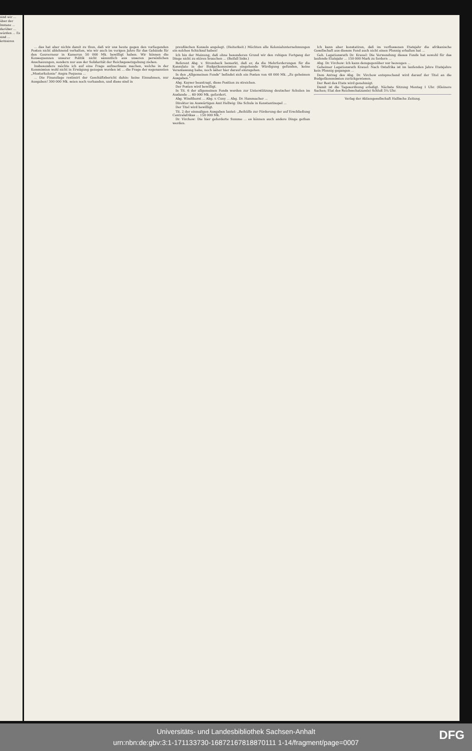sind wir ... über der Instanz ... darüber ... würden ... Es sind ... kritisiren
... das hat aber nichts damit zu thun, daß wir uns heute gegen den vorliegenden Posten nicht ablehnend verhalten, wie wir auch im vorigen Jahre für das Gebäude für den Gouverneur in Kamerun 50 000 Mk. bewilligt haben. Wir können die Konsequenzen unserer Politik nicht sämmtlich aus unseren persönlichen Anschauungen, sondern nur aus der Solidarität der Reichsgesetzgebung ziehen.
Insbesondere möchte ich auf eine Frage aufmerksam machen, welche in der Kommission wohl nicht in Erwägung gezogen worden ist ... die Frage der sogenannten „Musterkolonie“ Angra Pequena ...
... Die Finanzlage resümirt der Geschäftsbericht dahin: keine Einnahmen, nur Ausgaben! 300 000 Mk. seien noch vorhanden, und diese sind in
preußischen Konsols angelegt. (Heiterkeit.) Möchten alle Kolonialunternehmungen ein solches Schicksal haben!
Ich bin der Meinung, daß ohne besonderen Grund wir den ruhigen Fortgang der Dinge nicht zu stören brauchen ... (Beifall links.)
Referent Abg. v. Strombeck bemerkt, daß er, da die Mehrforderungen für die Konsulate in der Budgetkommission eingehende Würdigung gefunden, keine Veranlassung habe, noch näher hier darauf einzugehen.
In den „Allgemeinen Fonds“ befindet sich ein Posten von 48 000 Mk. „Zu geheimen Ausgaben.“
Abg. Kayser beantragt, diese Position zu streichen.
Der Posten wird bewilligt.
In Tit. 6 der allgemeinen Fonds werden zur Unterstützung deutscher Schulen im Auslande ... 60 000 Mk. gefordert.
Abg. Windthorst ... Abg. v. Cuny ... Abg. Dr. Hammacher ...
Direktor im Auswärtigen Amt Hellwig: Die Schule in Konstantinopel ...
Der Titel wird bewilligt.
Tit. 2 der einmaligen Ausgaben lautet: „Beihülfe zur Förderung der auf Erschließung Centralafrikas ... 150 000 Mk.“
Dr. Virchow: Die hier geforderte Summe ... es können auch andere Dinge gethan werden.
Ich kann aber konstatiren, daß im verflossenen Etatsjahr die afrikanische Gesellschaft aus diesem Fond auch nicht einen Pfennig erhalten hat ...
Geh. Legationsrath Dr. Krauel: Die Verwendung dieses Fonds hat sowohl für das laufende Etatsjahr ... 150 000 Mark zu fordern ...
Abg. Dr. Virchow: Ich kann demgegenüber nur bezeugen ...
Geheimer Legationsrath Krauel: Nach Ostafrika ist im laufenden Jahre Etatsjahre kein Pfennig gegangen ...
Dem Antrag des Abg. Dr. Virchow entsprechend wird darauf der Titel an die Budgetkommission zurückgewiesen.
Der Rest des Etats wird genehmigt.
Damit ist die Tagesordnung erledigt. Nächste Sitzung Montag 1 Uhr. (Kleinere Sachen; Etat des Reichsschatzamts) Schluß 5¼ Uhr.
Verlag der Aktiengesellschaft Hallische Zeitung.
Universitäts- und Landesbibliothek Sachsen-Anhalt
urn:nbn:de:gbv:3:1-171133730-16872167818870111 1-14/fragment/page=0007
DFG